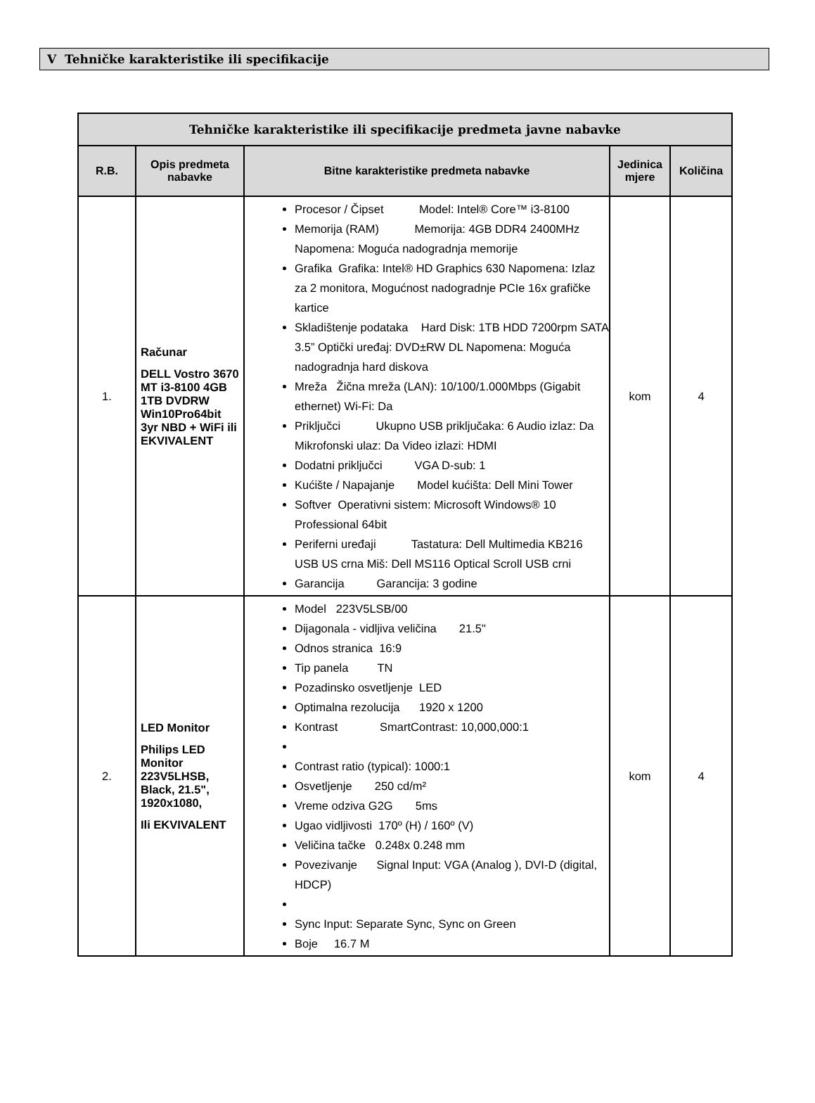V Tehničke karakteristike ili specifikacije
| Tehničke karakteristike ili specifikacije predmeta javne nabavke | | | | |
| --- | --- | --- | --- | --- |
| R.B. | Opis predmeta nabavke | Bitne karakteristike predmeta nabavke | Jedinica mjere | Količina |
| 1. | Računar DELL Vostro 3670 MT i3-8100 4GB 1TB DVDRW Win10Pro64bit 3yr NBD + WiFi ili EKVIVALENT | Procesor / Čipset Model: Intel® Core™ i3-8100 Memorija (RAM) Memorija: 4GB DDR4 2400MHz Napomena: Moguća nadogradnja memorije Grafika Grafika: Intel® HD Graphics 630 Napomena: Izlaz za 2 monitora, Mogućnost nadogradnje PCIe 16x grafičke kartice Skladištenje podataka Hard Disk: 1TB HDD 7200rpm SATA 3.5” Optički uređaj: DVD±RW DL Napomena: Moguća nadogradnja hard diskova Mreža Žična mreža (LAN): 10/100/1.000Mbps (Gigabit ethernet) Wi-Fi: Da Priključci Ukupno USB priključaka: 6 Audio izlaz: Da Mikrofonski ulaz: Da Video izlazi: HDMI Dodatni priključci VGA D-sub: 1 Kućište / Napajanje Model kućišta: Dell Mini Tower Softver Operativni sistem: Microsoft Windows® 10 Professional 64bit Periferni uređaji Tastatura: Dell Multimedia KB216 USB US crna Miš: Dell MS116 Optical Scroll USB crni Garancija Garancija: 3 godine | kom | 4 |
| 2. | LED Monitor Philips LED Monitor 223V5LHSB, Black, 21.5", 1920x1080, Ili EKVIVALENT | Model 223V5LSB/00 Dijagonala - vidljiva veličina 21.5" Odnos stranica 16:9 Tip panela TN Pozadinsko osvetljenje LED Optimalna rezolucija 1920 x 1200 Kontrast SmartContrast: 10,000,000:1 Contrast ratio (typical): 1000:1 Osvetljenje 250 cd/m² Vreme odziva G2G 5ms Ugao vidljivosti 170º (H) / 160º (V) Veličina tačke 0.248x 0.248 mm Povezivanje Signal Input: VGA (Analog ), DVI-D (digital, HDCP) Sync Input: Separate Sync, Sync on Green Boje 16.7 M | kom | 4 |